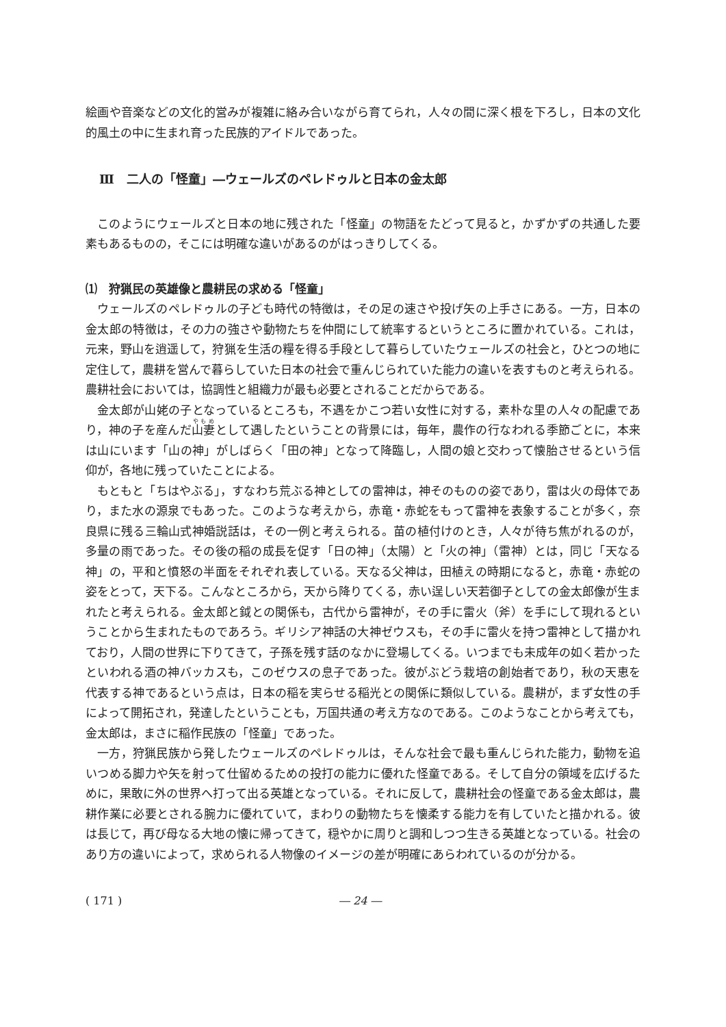絵画や音楽などの文化的営みが複雑に絡み合いながら育てられ，人々の間に深く根を下ろし，日本の文化的風土の中に生まれ育った民族的アイドルであった。
Ⅲ　二人の「怪童」―ウェールズのペレドゥルと日本の金太郎
このようにウェールズと日本の地に残された「怪童」の物語をたどって見ると，かずかずの共通した要素もあるものの，そこには明確な違いがあるのがはっきりしてくる。
⑴　狩猟民の英雄像と農耕民の求める「怪童」
ウェールズのペレドゥルの子ども時代の特徴は，その足の速さや投げ矢の上手さにある。一方，日本の金太郎の特徴は，その力の強さや動物たちを仲間にして統率するというところに置かれている。これは，元来，野山を逍遥して，狩猟を生活の糧を得る手段として暮らしていたウェールズの社会と，ひとつの地に定住して，農耕を営んで暮らしていた日本の社会で重んじられていた能力の違いを表すものと考えられる。農耕社会においては，協調性と組織力が最も必要とされることだからである。
金太郎が山姥の子となっているところも，不遇をかこつ若い女性に対する，素朴な里の人々の配慮であり，神の子を産んだ山妻として遇したということの背景には，毎年，農作の行なわれる季節ごとに，本来は山にいます「山の神」がしばらく「田の神」となって降臨し，人間の娘と交わって懐胎させるという信仰が，各地に残っていたことによる。
もともと「ちはやぶる」，すなわち荒ぶる神としての雷神は，神そのものの姿であり，雷は火の母体であり，また水の源泉でもあった。このような考えから，赤竜・赤蛇をもって雷神を表象することが多く，奈良県に残る三輪山式神婚説話は，その一例と考えられる。苗の植付けのとき，人々が待ち焦がれるのが，多量の雨であった。その後の稲の成長を促す「日の神」（太陽）と「火の神」（雷神）とは，同じ「天なる神」の，平和と憤怒の半面をそれぞれ表している。天なる父神は，田植えの時期になると，赤竜・赤蛇の姿をとって，天下る。こんなところから，天から降りてくる，赤い逞しい天若御子としての金太郎像が生まれたと考えられる。金太郎と鉞との関係も，古代から雷神が，その手に雷火（斧）を手にして現れるということから生まれたものであろう。ギリシア神話の大神ゼウスも，その手に雷火を持つ雷神として描かれており，人間の世界に下りてきて，子孫を残す話のなかに登場してくる。いつまでも未成年の如く若かったといわれる酒の神バッカスも，このゼウスの息子であった。彼がぶどう栽培の創始者であり，秋の天恵を代表する神であるという点は，日本の稲を実らせる稲光との関係に類似している。農耕が，まず女性の手によって開拓され，発達したということも，万国共通の考え方なのである。このようなことから考えても，金太郎は，まさに稲作民族の「怪童」であった。
一方，狩猟民族から発したウェールズのペレドゥルは，そんな社会で最も重んじられた能力，動物を追いつめる脚力や矢を射って仕留めるための投打の能力に優れた怪童である。そして自分の領域を広げるために，果敢に外の世界へ打って出る英雄となっている。それに反して，農耕社会の怪童である金太郎は，農耕作業に必要とされる腕力に優れていて，まわりの動物たちを懐柔する能力を有していたと描かれる。彼は長じて，再び母なる大地の懐に帰ってきて，穏やかに周りと調和しつつ生きる英雄となっている。社会のあり方の違いによって，求められる人物像のイメージの差が明確にあらわれているのが分かる。
( 171 ) ― 24 ―